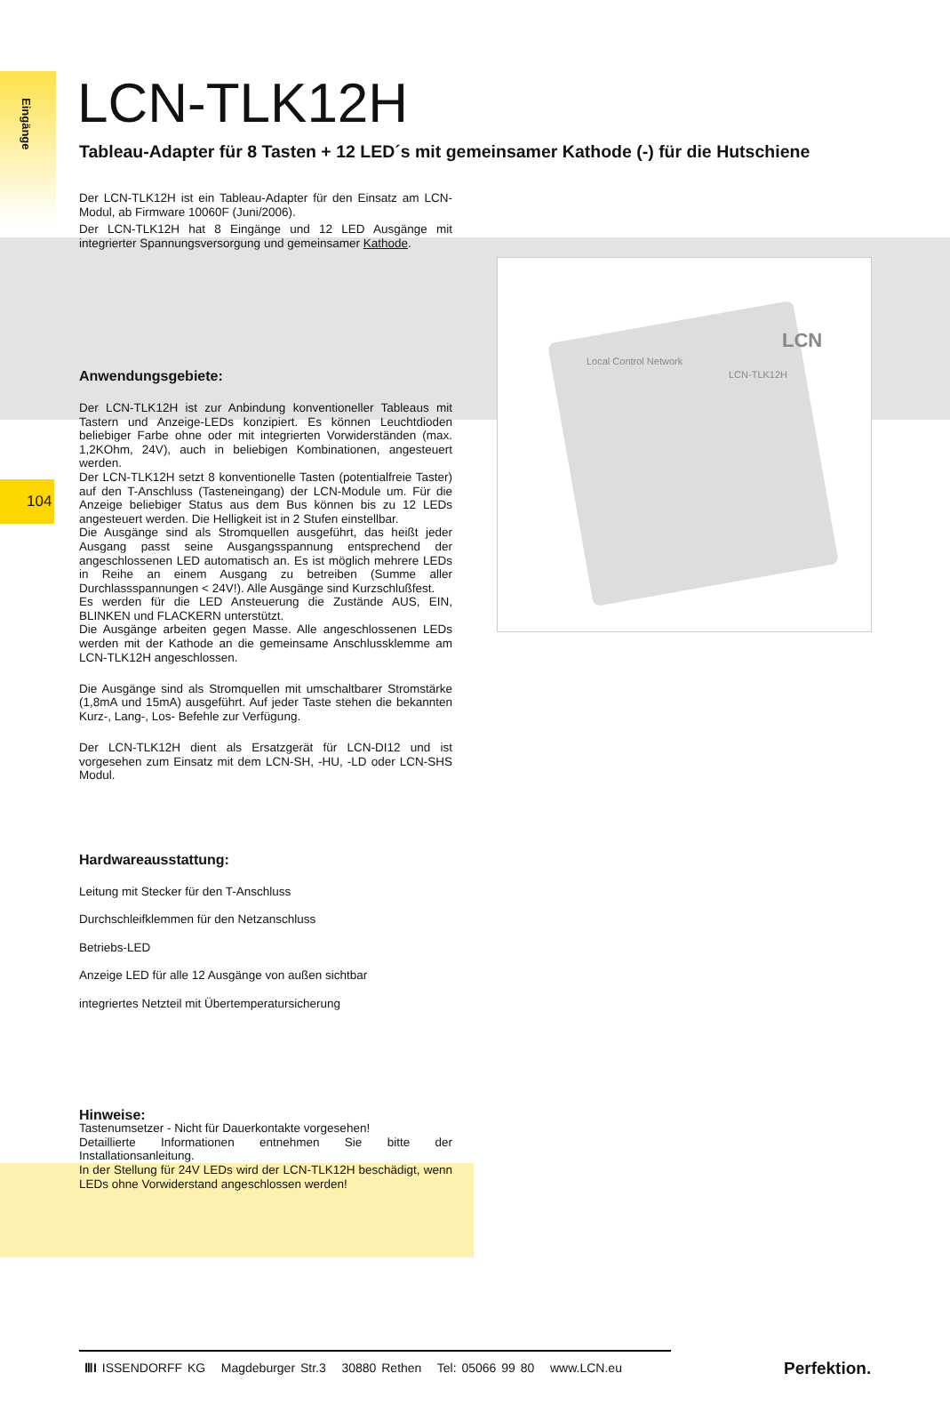Eingänge
104
LCN
Local Control Network
LCN-TLK12H
LCN-TLK12H
Tableau-Adapter für 8 Tasten + 12 LED´s mit gemeinsamer Kathode (-) für die Hutschiene
Der LCN-TLK12H ist ein Tableau-Adapter für den Einsatz am LCN-Modul, ab Firmware 10060F (Juni/2006).
Der LCN-TLK12H hat 8 Eingänge und 12 LED Ausgänge mit integrierter Spannungsversorgung und gemeinsamer Kathode.
Anwendungsgebiete:
Der LCN-TLK12H ist zur Anbindung konventioneller Tableaus mit Tastern und Anzeige-LEDs konzipiert. Es können Leuchtdioden beliebiger Farbe ohne oder mit integrierten Vorwiderständen (max. 1,2KOhm, 24V), auch in beliebigen Kombinationen, angesteuert werden.
Der LCN-TLK12H setzt 8 konventionelle Tasten (potentialfreie Taster) auf den T-Anschluss (Tasteneingang) der LCN-Module um. Für die Anzeige beliebiger Status aus dem Bus können bis zu 12 LEDs angesteuert werden. Die Helligkeit ist in 2 Stufen einstellbar.
Die Ausgänge sind als Stromquellen ausgeführt, das heißt jeder Ausgang passt seine Ausgangsspannung entsprechend der angeschlossenen LED automatisch an. Es ist möglich mehrere LEDs in Reihe an einem Ausgang zu betreiben (Summe aller Durchlassspannungen < 24V!). Alle Ausgänge sind Kurzschlußfest.
Es werden für die LED Ansteuerung die Zustände AUS, EIN, BLINKEN und FLACKERN unterstützt.
Die Ausgänge arbeiten gegen Masse. Alle angeschlossenen LEDs werden mit der Kathode an die gemeinsame Anschlussklemme am LCN-TLK12H angeschlossen.
Die Ausgänge sind als Stromquellen mit umschaltbarer Stromstärke (1,8mA und 15mA) ausgeführt. Auf jeder Taste stehen die bekannten Kurz-, Lang-, Los- Befehle zur Verfügung.
Der LCN-TLK12H dient als Ersatzgerät für LCN-DI12 und ist vorgesehen zum Einsatz mit dem LCN-SH, -HU, -LD oder LCN-SHS Modul.
Hardwareausstattung:
Leitung mit Stecker für den T-Anschluss
Durchschleifklemmen für den Netzanschluss
Betriebs-LED
Anzeige LED für alle 12 Ausgänge von außen sichtbar
integriertes Netzteil mit Übertemperatursicherung
Hinweise:
Tastenumsetzer - Nicht für Dauerkontakte vorgesehen!
Detaillierte Informationen entnehmen Sie bitte der Installationsanleitung.
In der Stellung für 24V LEDs wird der LCN-TLK12H beschädigt, wenn LEDs ohne Vorwiderstand angeschlossen werden!
ⅢI ISSENDORFF KG Magdeburger Str.3 30880 Rethen Tel: 05066 99 80 www.LCN.eu
Perfektion.